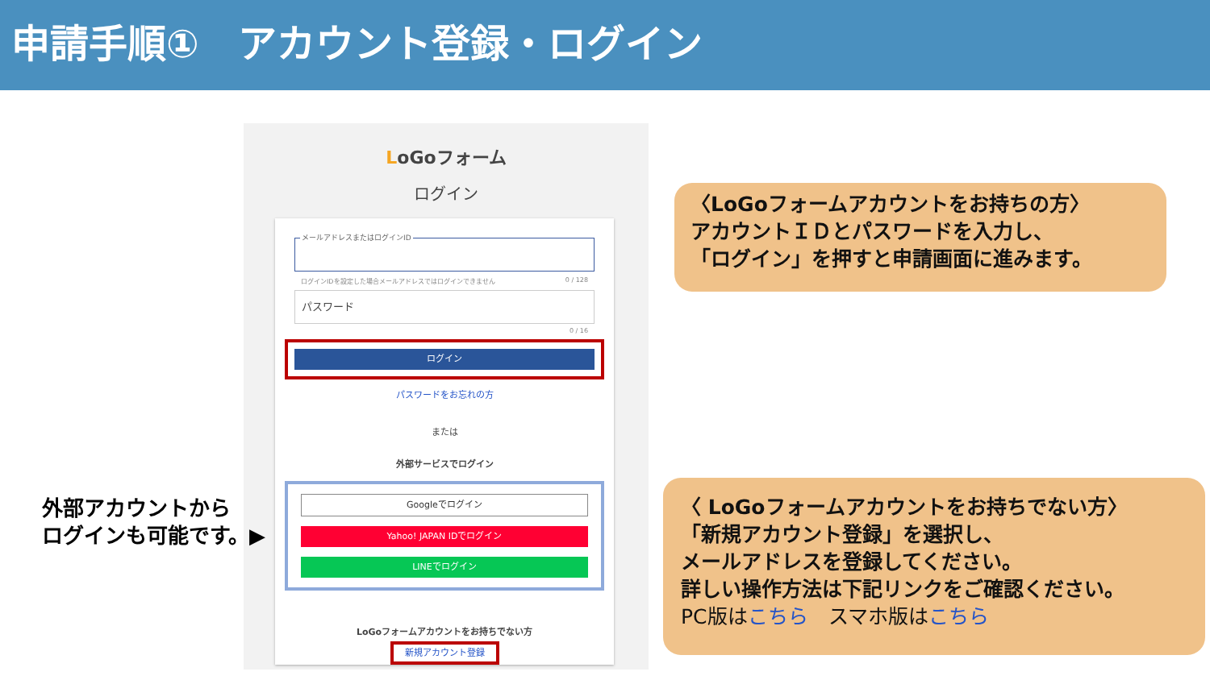申請手順①　アカウント登録・ログイン
LoGoフォーム
ログイン
メールアドレスまたはログインID
ログインIDを設定した場合メールアドレスではログインできません 0 / 128
パスワード
0 / 16
ログイン
パスワードをお忘れの方
または
外部サービスでログイン
Googleでログイン
Yahoo! JAPAN IDでログイン
LINEでログイン
LoGoフォームアカウントをお持ちでない方
新規アカウント登録
外部アカウントから
ログインも可能です。▶
〈LoGoフォームアカウントをお持ちの方〉
アカウントＩＤとパスワードを入力し、
「ログイン」を押すと申請画面に進みます。
〈 LoGoフォームアカウントをお持ちでない方〉
「新規アカウント登録」を選択し、
メールアドレスを登録してください。
詳しい操作方法は下記リンクをご確認ください。
PC版はこちら　スマホ版はこちら